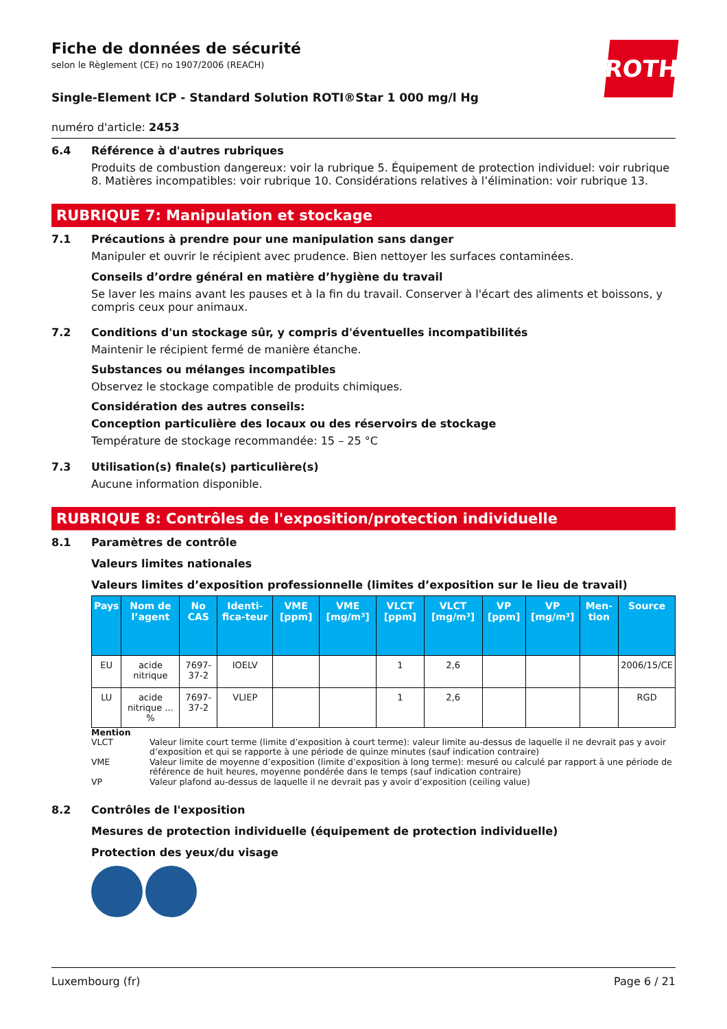Fiche de données de sécurité
selon le Règlement (CE) no 1907/2006 (REACH)
ROTH
Single-Element ICP - Standard Solution ROTI®Star 1 000 mg/l Hg
numéro d'article: 2453
6.4 Référence à d'autres rubriques
Produits de combustion dangereux: voir la rubrique 5. Équipement de protection individuel: voir rubrique 8. Matières incompatibles: voir rubrique 10. Considérations relatives à l’élimination: voir rubrique 13.
RUBRIQUE 7: Manipulation et stockage
7.1 Précautions à prendre pour une manipulation sans danger
Manipuler et ouvrir le récipient avec prudence. Bien nettoyer les surfaces contaminées.
Conseils d’ordre général en matière d’hygiène du travail
Se laver les mains avant les pauses et à la fin du travail. Conserver à l'écart des aliments et boissons, y compris ceux pour animaux.
7.2 Conditions d'un stockage sûr, y compris d'éventuelles incompatibilités
Maintenir le récipient fermé de manière étanche.
Substances ou mélanges incompatibles
Observez le stockage compatible de produits chimiques.
Considération des autres conseils:
Conception particulière des locaux ou des réservoirs de stockage
Température de stockage recommandée: 15 – 25 °C
7.3 Utilisation(s) finale(s) particulière(s)
Aucune information disponible.
RUBRIQUE 8: Contrôles de l'exposition/protection individuelle
8.1 Paramètres de contrôle
Valeurs limites nationales
Valeurs limites d’exposition professionnelle (limites d’exposition sur le lieu de travail)
| Pays | Nom de l’agent | No CAS | Identi-fica-teur | VME [ppm] | VME [mg/m³] | VLCT [ppm] | VLCT [mg/m³] | VP [ppm] | VP [mg/m³] | Men-tion | Source |
| --- | --- | --- | --- | --- | --- | --- | --- | --- | --- | --- | --- |
| EU | acide nitrique | 7697-37-2 | IOELV | | | 1 | 2,6 | | | | 2006/15/CE |
| LU | acide nitrique ... % | 7697-37-2 | VLIEP | | | 1 | 2,6 | | | | RGD |
Mention
VLCT Valeur limite court terme (limite d’exposition à court terme): valeur limite au-dessus de laquelle il ne devrait pas y avoir d’exposition et qui se rapporte à une période de quinze minutes (sauf indication contraire)
VME Valeur limite de moyenne d’exposition (limite d’exposition à long terme): mesuré ou calculé par rapport à une période de référence de huit heures, moyenne pondérée dans le temps (sauf indication contraire)
VP Valeur plafond au-dessus de laquelle il ne devrait pas y avoir d’exposition (ceiling value)
8.2 Contrôles de l'exposition
Mesures de protection individuelle (équipement de protection individuelle)
Protection des yeux/du visage
Luxembourg (fr) Page 6 / 21